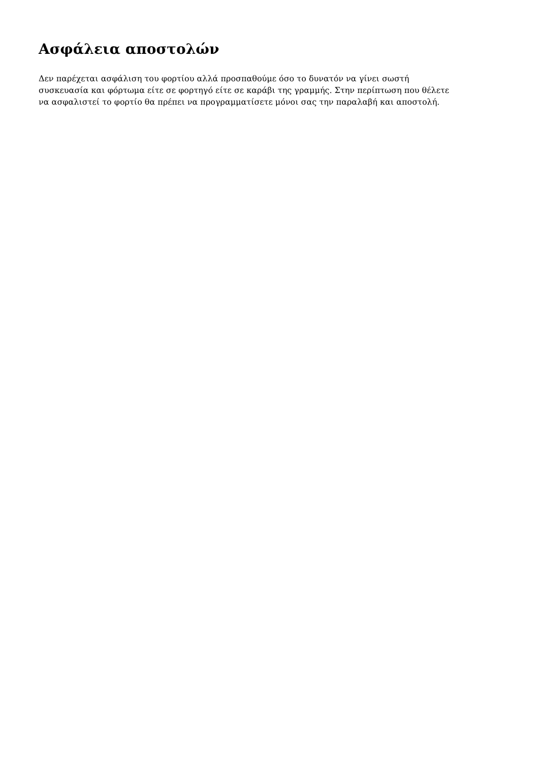Ασφάλεια αποστολών
Δεν παρέχεται ασφάλιση του φορτίου αλλά προσπαθούμε όσο το δυνατόν να γίνει σωστή
συσκευασία και φόρτωμα είτε σε φορτηγό είτε σε καράβι της γραμμής. Στην περίπτωση που θέλετε
να ασφαλιστεί το φορτίο θα πρέπει να προγραμματίσετε μόνοι σας την παραλαβή και αποστολή.